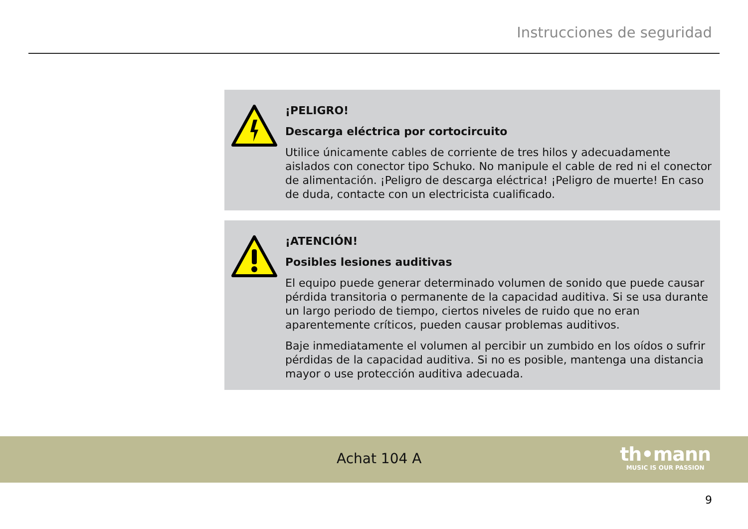Instrucciones de seguridad
¡PELIGRO!
Descarga eléctrica por cortocircuito
Utilice únicamente cables de corriente de tres hilos y adecuadamente aislados con conector tipo Schuko. No manipule el cable de red ni el conector de alimen­tación. ¡Peligro de descarga eléctrica! ¡Peligro de muerte! En caso de duda, con­tacte con un electricista cualificado.
¡ATENCIÓN!
Posibles lesiones auditivas
El equipo puede generar determinado volumen de sonido que puede causar pér­dida transitoria o permanente de la capacidad auditiva. Si se usa durante un largo periodo de tiempo, ciertos niveles de ruido que no eran aparentemente críticos, pueden causar problemas auditivos.
Baje inmediatamente el volumen al percibir un zumbido en los oídos o sufrir pér­didas de la capacidad auditiva. Si no es posible, mantenga una distancia mayor o use protección auditiva adecuada.
Achat 104 A
th•mann
MUSIC IS OUR PASSION
9